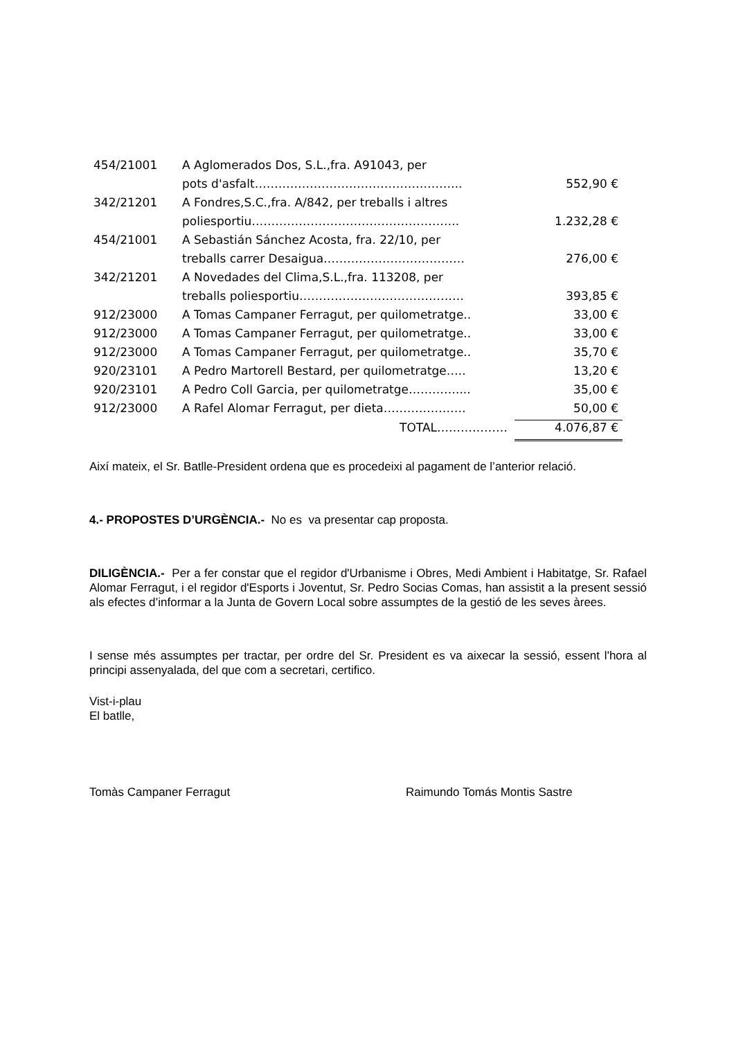| 454/21001 | A Aglomerados Dos, S.L.,fra. A91043, per | |
| | pots d'asfalt…………………………………………….. | 552,90 € |
| 342/21201 | A Fondres,S.C.,fra. A/842, per treballs i altres | |
| | poliesportiu…………………………………………….. | 1.232,28 € |
| 454/21001 | A Sebastián Sánchez Acosta, fra. 22/10, per | |
| | treballs carrer Desaigua……………………………… | 276,00 € |
| 342/21201 | A Novedades del Clima,S.L.,fra. 113208, per | |
| | treballs poliesportiu…………………………………… | 393,85 € |
| 912/23000 | A Tomas Campaner Ferragut, per quilometratge.. | 33,00 € |
| 912/23000 | A Tomas Campaner Ferragut, per quilometratge.. | 33,00 € |
| 912/23000 | A Tomas Campaner Ferragut, per quilometratge.. | 35,70 € |
| 920/23101 | A Pedro Martorell Bestard, per quilometratge….. | 13,20 € |
| 920/23101 | A Pedro Coll Garcia, per quilometratge………….... | 35,00 € |
| 912/23000 | A Rafel Alomar Ferragut, per dieta………………… | 50,00 € |
| | TOTAL……………… | 4.076,87 € |
Així mateix, el Sr. Batlle-President ordena que es procedeixi al pagament de l’anterior relació.
4.- PROPOSTES D’URGÈNCIA.- No es va presentar cap proposta.
DILIGÈNCIA.- Per a fer constar que el regidor d'Urbanisme i Obres, Medi Ambient i Habitatge, Sr. Rafael Alomar Ferragut, i el regidor d'Esports i Joventut, Sr. Pedro Socias Comas, han assistit a la present sessió als efectes d’informar a la Junta de Govern Local sobre assumptes de la gestió de les seves àrees.
I sense més assumptes per tractar, per ordre del Sr. President es va aixecar la sessió, essent l'hora al principi assenyalada, del que com a secretari, certifico.
Vist-i-plau
El batlle,
Tomàs Campaner Ferragut Raimundo Tomás Montis Sastre